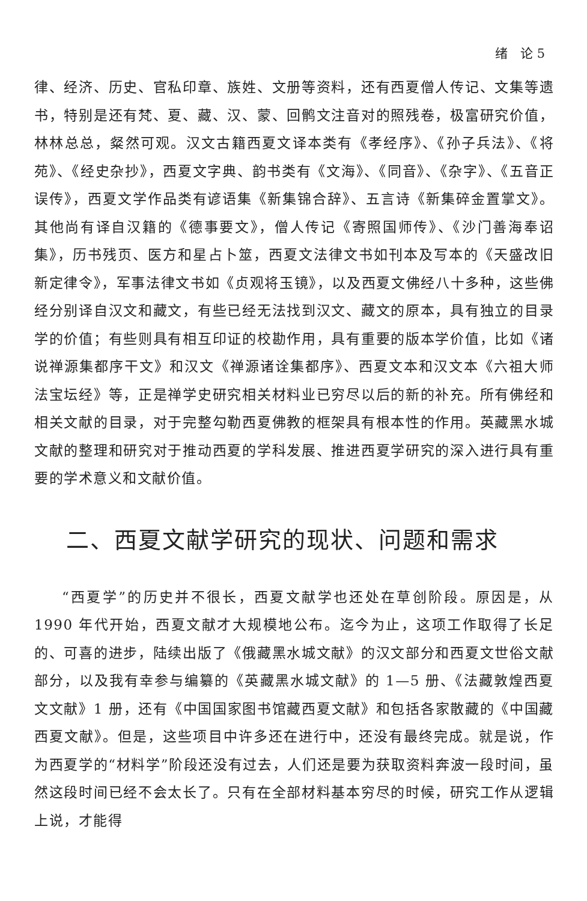绪　论 5
律、经济、历史、官私印章、族姓、文册等资料，还有西夏僧人传记、文集等遗书，特别是还有梵、夏、藏、汉、蒙、回鹘文注音对的照残卷，极富研究价值，林林总总，粲然可观。汉文古籍西夏文译本类有《孝经序》、《孙子兵法》、《将苑》、《经史杂抄》，西夏文字典、韵书类有《文海》、《同音》、《杂字》、《五音正误传》，西夏文学作品类有谚语集《新集锦合辞》、五言诗《新集碎金置掌文》。其他尚有译自汉籍的《德事要文》，僧人传记《寄照国师传》、《沙门善海奉诏集》，历书残页、医方和星占卜筮，西夏文法律文书如刊本及写本的《天盛改旧新定律令》，军事法律文书如《贞观将玉镜》，以及西夏文佛经八十多种，这些佛经分别译自汉文和藏文，有些已经无法找到汉文、藏文的原本，具有独立的目录学的价值；有些则具有相互印证的校勘作用，具有重要的版本学价值，比如《诸说禅源集都序干文》和汉文《禅源诸诠集都序》、西夏文本和汉文本《六祖大师法宝坛经》等，正是禅学史研究相关材料业已穷尽以后的新的补充。所有佛经和相关文献的目录，对于完整勾勒西夏佛教的框架具有根本性的作用。英藏黑水城文献的整理和研究对于推动西夏的学科发展、推进西夏学研究的深入进行具有重要的学术意义和文献价值。
二、西夏文献学研究的现状、问题和需求
“西夏学”的历史并不很长，西夏文献学也还处在草创阶段。原因是，从 1990 年代开始，西夏文献才大规模地公布。迄今为止，这项工作取得了长足的、可喜的进步，陆续出版了《俄藏黑水城文献》的汉文部分和西夏文世俗文献部分，以及我有幸参与编纂的《英藏黑水城文献》的 1—5 册、《法藏敦煌西夏文文献》1 册，还有《中国国家图书馆藏西夏文献》和包括各家散藏的《中国藏西夏文献》。但是，这些项目中许多还在进行中，还没有最终完成。就是说，作为西夏学的“材料学”阶段还没有过去，人们还是要为获取资料奔波一段时间，虽然这段时间已经不会太长了。只有在全部材料基本穷尽的时候，研究工作从逻辑上说，才能得